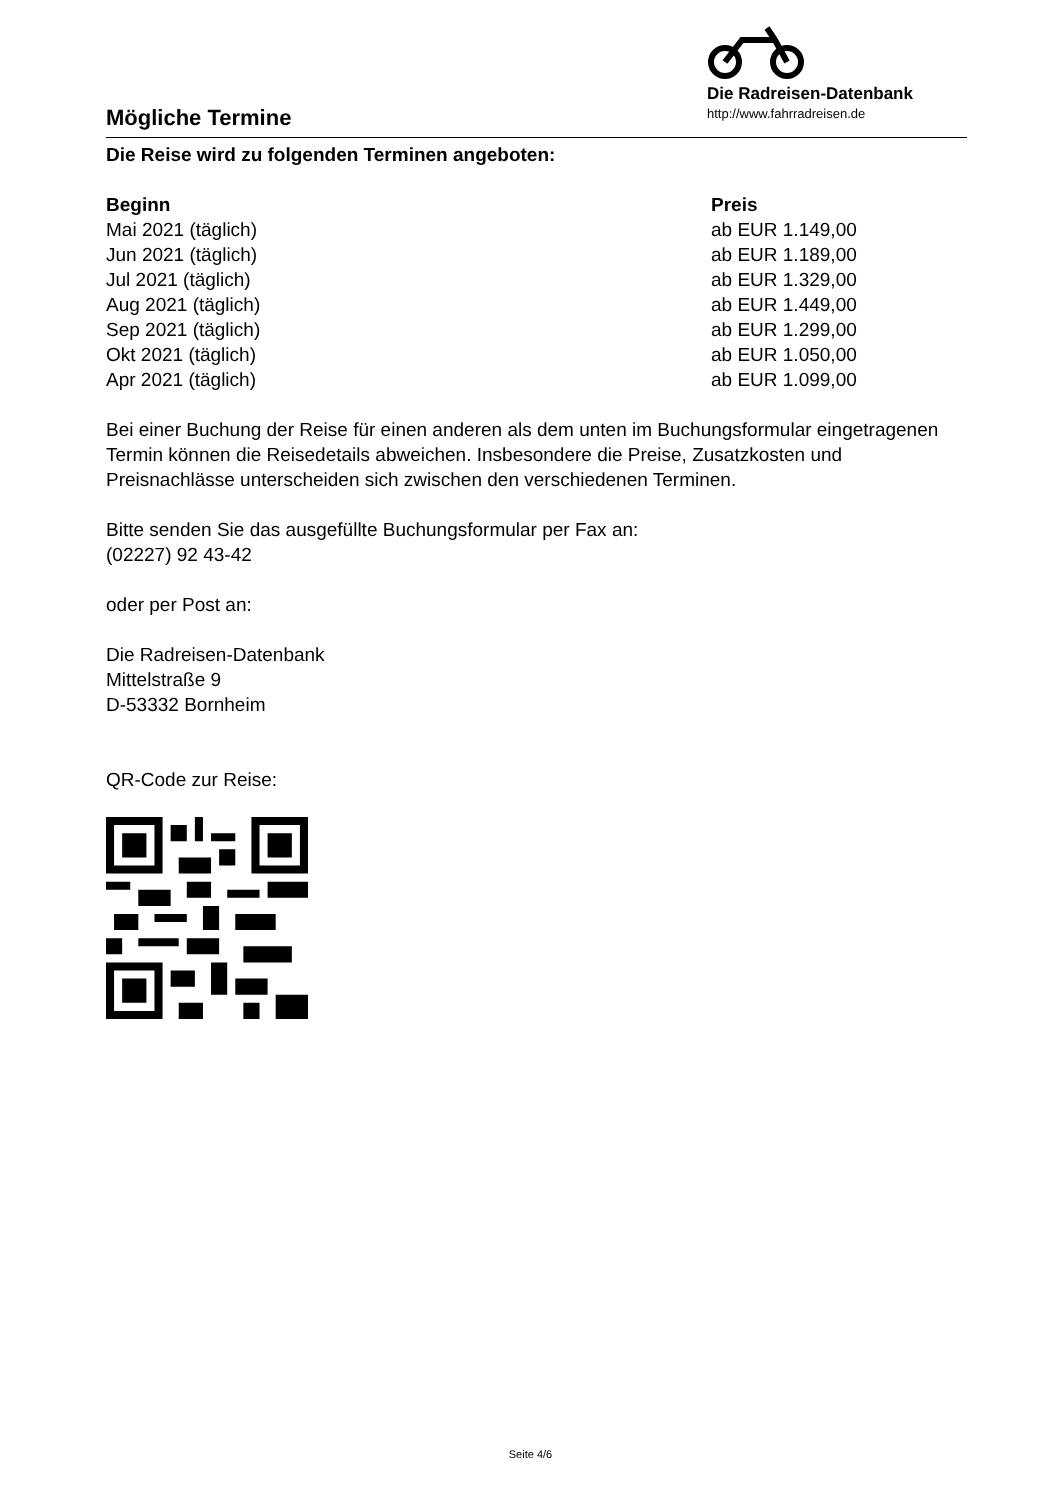Mögliche Termine
Die Radreisen-Datenbank
http://www.fahrradreisen.de
Die Reise wird zu folgenden Terminen angeboten:
| Beginn | Preis |
| --- | --- |
| Mai 2021 (täglich) | ab EUR 1.149,00 |
| Jun 2021 (täglich) | ab EUR 1.189,00 |
| Jul 2021 (täglich) | ab EUR 1.329,00 |
| Aug 2021 (täglich) | ab EUR 1.449,00 |
| Sep 2021 (täglich) | ab EUR 1.299,00 |
| Okt 2021 (täglich) | ab EUR 1.050,00 |
| Apr 2021 (täglich) | ab EUR 1.099,00 |
Bei einer Buchung der Reise für einen anderen als dem unten im Buchungsformular eingetragenen Termin können die Reisedetails abweichen. Insbesondere die Preise, Zusatzkosten und Preisnachlässe unterscheiden sich zwischen den verschiedenen Terminen.
Bitte senden Sie das ausgefüllte Buchungsformular per Fax an:
(02227) 92 43-42
oder per Post an:
Die Radreisen-Datenbank
Mittelstraße 9
D-53332 Bornheim
QR-Code zur Reise:
Seite 4/6